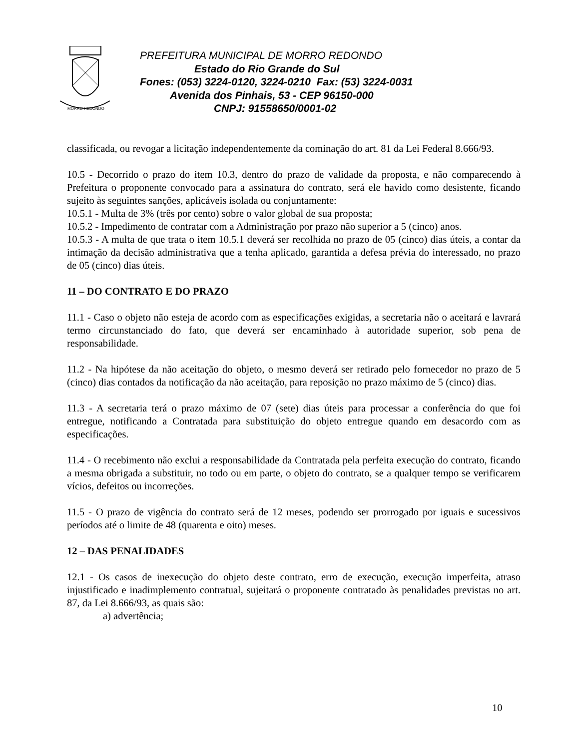MORRO REDONDO
PREFEITURA MUNICIPAL DE MORRO REDONDO
Estado do Rio Grande do Sul
Fones: (053) 3224-0120, 3224-0210 Fax: (53) 3224-0031
Avenida dos Pinhais, 53 - CEP 96150-000
CNPJ: 91558650/0001-02
classificada, ou revogar a licitação independentemente da cominação do art. 81 da Lei Federal 8.666/93.
10.5 - Decorrido o prazo do item 10.3, dentro do prazo de validade da proposta, e não comparecendo à Prefeitura o proponente convocado para a assinatura do contrato, será ele havido como desistente, ficando sujeito às seguintes sanções, aplicáveis isolada ou conjuntamente:
10.5.1 - Multa de 3% (três por cento) sobre o valor global de sua proposta;
10.5.2 - Impedimento de contratar com a Administração por prazo não superior a 5 (cinco) anos.
10.5.3 - A multa de que trata o item 10.5.1 deverá ser recolhida no prazo de 05 (cinco) dias úteis, a contar da intimação da decisão administrativa que a tenha aplicado, garantida a defesa prévia do interessado, no prazo de 05 (cinco) dias úteis.
11 – DO CONTRATO E DO PRAZO
11.1 - Caso o objeto não esteja de acordo com as especificações exigidas, a secretaria não o aceitará e lavrará termo circunstanciado do fato, que deverá ser encaminhado à autoridade superior, sob pena de responsabilidade.
11.2 - Na hipótese da não aceitação do objeto, o mesmo deverá ser retirado pelo fornecedor no prazo de 5 (cinco) dias contados da notificação da não aceitação, para reposição no prazo máximo de 5 (cinco) dias.
11.3 - A secretaria terá o prazo máximo de 07 (sete) dias úteis para processar a conferência do que foi entregue, notificando a Contratada para substituição do objeto entregue quando em desacordo com as especificações.
11.4 - O recebimento não exclui a responsabilidade da Contratada pela perfeita execução do contrato, ficando a mesma obrigada a substituir, no todo ou em parte, o objeto do contrato, se a qualquer tempo se verificarem vícios, defeitos ou incorreções.
11.5 - O prazo de vigência do contrato será de 12 meses, podendo ser prorrogado por iguais e sucessivos períodos até o limite de 48 (quarenta e oito) meses.
12 – DAS PENALIDADES
12.1 - Os casos de inexecução do objeto deste contrato, erro de execução, execução imperfeita, atraso injustificado e inadimplemento contratual, sujeitará o proponente contratado às penalidades previstas no art. 87, da Lei 8.666/93, as quais são:
a) advertência;
10